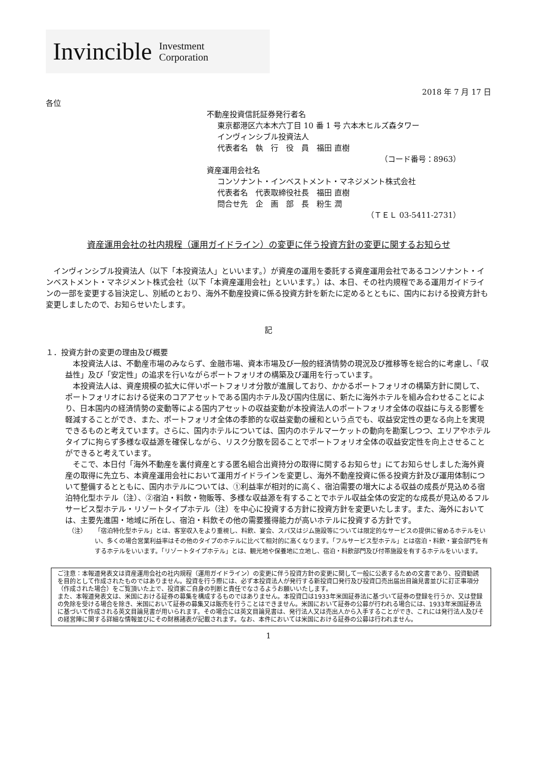Invincible Investment
Corporation
2018 年 7 月 17 日
各位
不動産投資信託証券発行者名
東京都港区六本木六丁目 10 番 1 号 六本木ヒルズ森タワー
インヴィンシブル投資法人
代表者名　執　行　役　員　福田 直樹
（コード番号：8963）
資産運用会社名
コンソナント・インベストメント・マネジメント株式会社
代表者名　代表取締役社長　福田 直樹
問合せ先　企　画　部　長　粉生 潤
（ＴＥＬ 03-5411-2731）
資産運用会社の社内規程（運用ガイドライン）の変更に伴う投資方針の変更に関するお知らせ
　インヴィンシブル投資法人（以下「本投資法人」といいます。）が資産の運用を委託する資産運用会社であるコンソナント・インベストメント・マネジメント株式会社（以下「本資産運用会社」といいます。）は、本日、その社内規程である運用ガイドラインの一部を変更する旨決定し、別紙のとおり、海外不動産投資に係る投資方針を新たに定めるとともに、国内における投資方針も変更しましたので、お知らせいたします。
記
１．投資方針の変更の理由及び概要
　本投資法人は、不動産市場のみならず、金融市場、資本市場及び一般的経済情勢の現況及び推移等を総合的に考慮し、「収益性」及び「安定性」の追求を行いながらポートフォリオの構築及び運用を行っています。
　本投資法人は、資産規模の拡大に伴いポートフォリオ分散が進展しており、かかるポートフォリオの構築方針に関して、ポートフォリオにおける従来のコアアセットである国内ホテル及び国内住居に、新たに海外ホテルを組み合わせることにより、日本国内の経済情勢の変動等による国内アセットの収益変動が本投資法人のポートフォリオ全体の収益に与える影響を軽減することができ、また、ポートフォリオ全体の季節的な収益変動の緩和という点でも、収益安定性の更なる向上を実現できるものと考えています。さらに、国内ホテルについては、国内のホテルマーケットの動向を勘案しつつ、エリアやホテルタイプに拘らず多様な収益源を確保しながら、リスク分散を図ることでポートフォリオ全体の収益安定性を向上させることができると考えています。
　そこで、本日付「海外不動産を裏付資産とする匿名組合出資持分の取得に関するお知らせ」にてお知らせしました海外資産の取得に先立ち、本資産運用会社において運用ガイドラインを変更し、海外不動産投資に係る投資方針及び運用体制について整備するとともに、国内ホテルについては、①利益率が相対的に高く、宿泊需要の増大による収益の成長が見込める宿泊特化型ホテル（注）、②宿泊・料飲・物販等、多様な収益源を有することでホテル収益全体の安定的な成長が見込めるフルサービス型ホテル・リゾートタイプホテル（注）を中心に投資する方針に投資方針を変更いたします。また、海外においては、主要先進国・地域に所在し、宿泊・料飲その他の需要獲得能力が高いホテルに投資する方針です。
（注） 「宿泊特化型ホテル」とは、客室収入をより重視し、料飲、宴会、スパ又はジム施設等については限定的なサービスの提供に留めるホテルをいい、多くの場合営業利益率はその他のタイプのホテルに比べて相対的に高くなります。「フルサービス型ホテル」とは宿泊・料飲・宴会部門を有するホテルをいいます。「リゾートタイプホテル」とは、観光地や保養地に立地し、宿泊・料飲部門及び付帯施設を有するホテルをいいます。
ご注意：本報道発表文は資産運用会社の社内規程（運用ガイドライン）の変更に伴う投資方針の変更に関して一般に公表するための文書であり、投資勧誘を目的として作成されたものではありません。投資を行う際には、必ず本投資法人が発行する新投資口発行及び投資口売出届出目論見書並びに訂正事項分（作成された場合）をご覧頂いた上で、投資家ご自身の判断と責任でなさるようお願いいたします。
また、本報道発表文は、米国における証券の募集を構成するものではありません。本投資口は1933年米国証券法に基づいて証券の登録を行うか、又は登録の免除を受ける場合を除き、米国において証券の募集又は販売を行うことはできません。米国において証券の公募が行われる場合には、1933年米国証券法に基づいて作成される英文目論見書が用いられます。その場合には英文目論見書は、発行法人又は売出人から入手することができ、これには発行法人及びその経営陣に関する詳細な情報並びにその財務諸表が記載されます。なお、本件においては米国における証券の公募は行われません。
1